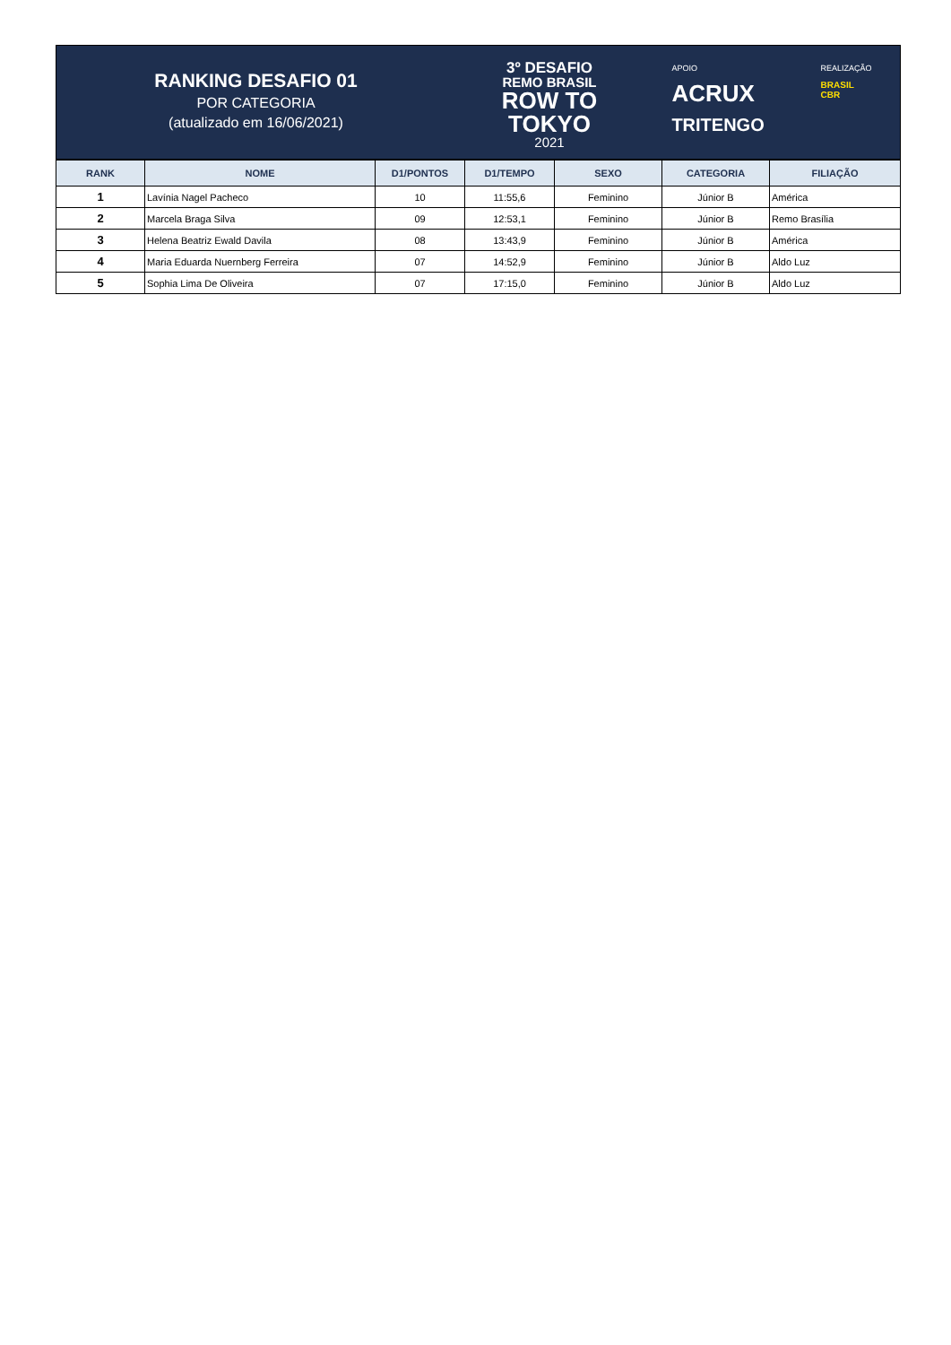RANKING DESAFIO 01
POR CATEGORIA
(atualizado em 16/06/2021)
3º DESAFIO
REMO BRASIL
ROW TO
TOKYO
2021
APOIO
ACRUX
TRITENGO
REALIZAÇÃO
BRASIL
CBR
| RANK | NOME | D1/PONTOS | D1/TEMPO | SEXO | CATEGORIA | FILIAÇÃO |
| --- | --- | --- | --- | --- | --- | --- |
| 1 | Lavínia Nagel Pacheco | 10 | 11:55,6 | Feminino | Júnior B | América |
| 2 | Marcela Braga Silva | 09 | 12:53,1 | Feminino | Júnior B | Remo Brasília |
| 3 | Helena Beatriz Ewald Davila | 08 | 13:43,9 | Feminino | Júnior B | América |
| 4 | Maria Eduarda Nuernberg Ferreira | 07 | 14:52,9 | Feminino | Júnior B | Aldo Luz |
| 5 | Sophia Lima De Oliveira | 07 | 17:15,0 | Feminino | Júnior B | Aldo Luz |